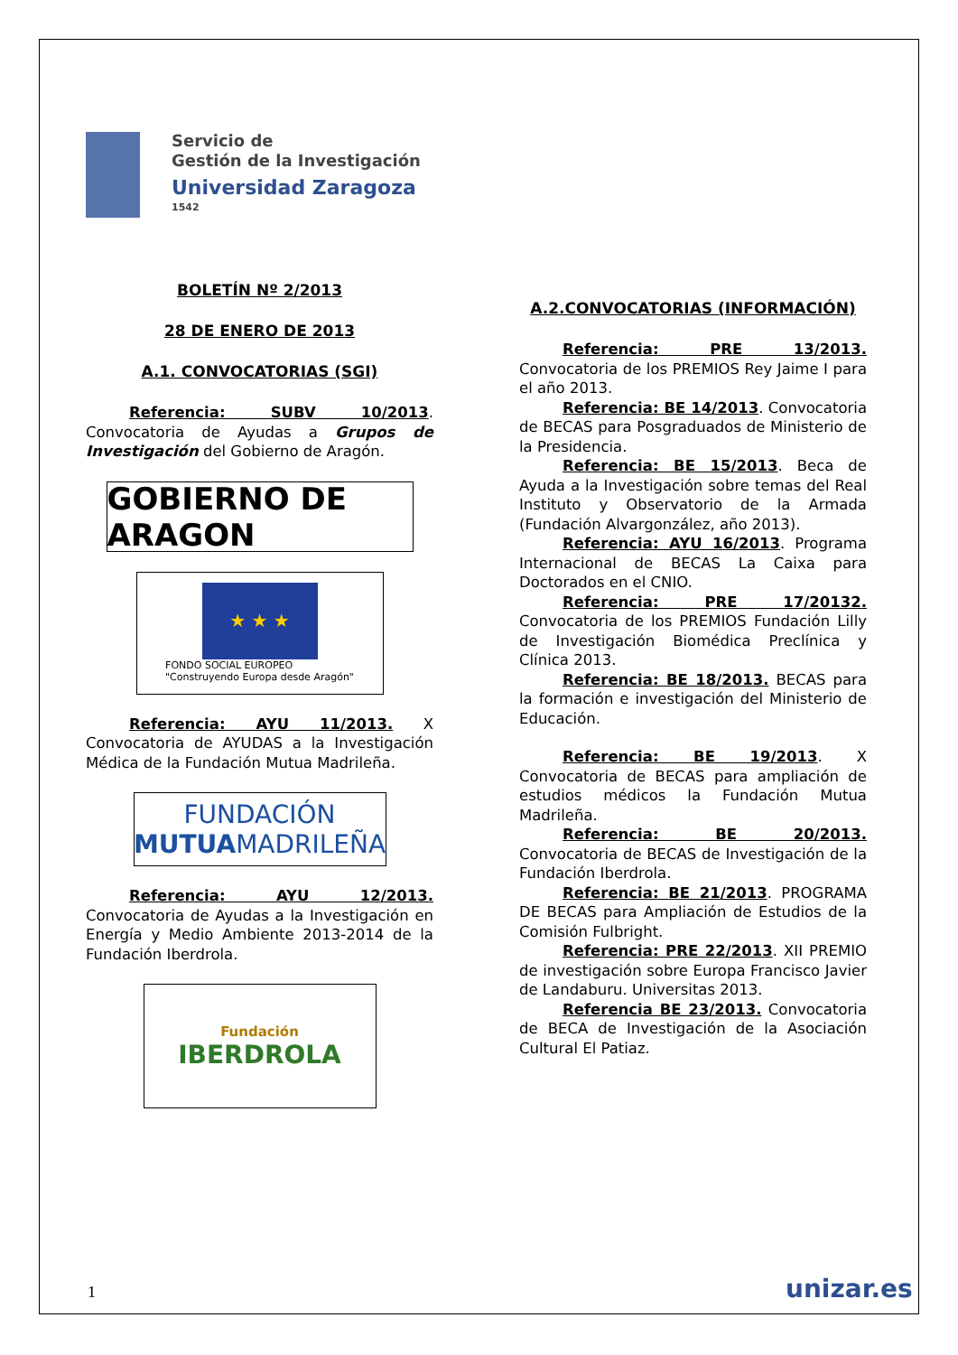Servicio de
Gestión de la Investigación
Universidad Zaragoza
1542
BOLETÍN Nº 2/2013
28 DE ENERO DE 2013
A.1. CONVOCATORIAS (SGI)
Referencia: SUBV 10/2013. Convocatoria de Ayudas a Grupos de Investigación del Gobierno de Aragón.
GOBIERNO DE ARAGON
★ ★ ★
FONDO SOCIAL EUROPEO
"Construyendo Europa desde Aragón"
Referencia: AYU 11/2013. X Convocatoria de AYUDAS a la Investigación Médica de la Fundación Mutua Madrileña.
FUNDACIÓN
MUTUAMADRILEÑA
Referencia: AYU 12/2013. Convocatoria de Ayudas a la Investigación en Energía y Medio Ambiente 2013-2014 de la Fundación Iberdrola.
Fundación
IBERDROLA
A.2.CONVOCATORIAS (INFORMACIÓN)
Referencia: PRE 13/2013. Convocatoria de los PREMIOS Rey Jaime I para el año 2013.
Referencia: BE 14/2013. Convocatoria de BECAS para Posgraduados de Ministerio de la Presidencia.
Referencia: BE 15/2013. Beca de Ayuda a la Investigación sobre temas del Real Instituto y Observatorio de la Armada (Fundación Alvargonzález, año 2013).
Referencia: AYU 16/2013. Programa Internacional de BECAS La Caixa para Doctorados en el CNIO.
Referencia: PRE 17/20132. Convocatoria de los PREMIOS Fundación Lilly de Investigación Biomédica Preclínica y Clínica 2013.
Referencia: BE 18/2013. BECAS para la formación e investigación del Ministerio de Educación.
Referencia: BE 19/2013. X Convocatoria de BECAS para ampliación de estudios médicos la Fundación Mutua Madrileña.
Referencia: BE 20/2013. Convocatoria de BECAS de Investigación de la Fundación Iberdrola.
Referencia: BE 21/2013. PROGRAMA DE BECAS para Ampliación de Estudios de la Comisión Fulbright.
Referencia: PRE 22/2013. XII PREMIO de investigación sobre Europa Francisco Javier de Landaburu. Universitas 2013.
Referencia BE 23/2013. Convocatoria de BECA de Investigación de la Asociación Cultural El Patiaz.
1 unizar.es